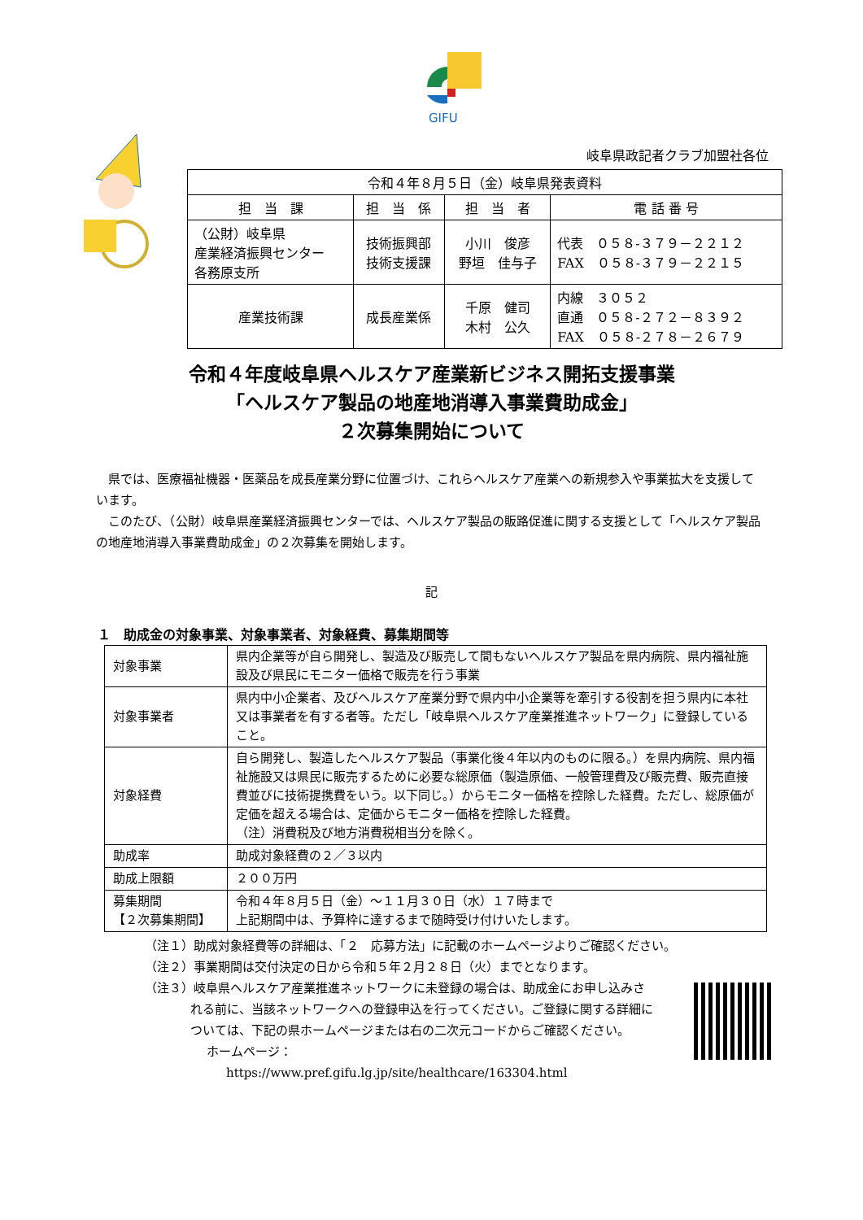GIFU
岐阜県政記者クラブ加盟社各位
| 令和４年８月５日（金）岐阜県発表資料 | | | |
| 担 当 課 | 担 当 係 | 担 当 者 | 電 話 番 号 |
| （公財）岐阜県 産業経済振興センター 各務原支所 | 技術振興部 技術支援課 | 小川 俊彦 野垣 佳与子 | 代表 ０５８-３７９－２２１２ FAX ０５８-３７９－２２１５ |
| 産業技術課 | 成長産業係 | 千原 健司 木村 公久 | 内線 ３０５２ 直通 ０５８-２７２－８３９２ FAX ０５８-２７８－２６７９ |
令和４年度岐阜県ヘルスケア産業新ビジネス開拓支援事業
「ヘルスケア製品の地産地消導入事業費助成金」
２次募集開始について
県では、医療福祉機器・医薬品を成長産業分野に位置づけ、これらヘルスケア産業への新規参入や事業拡大を支援しています。
このたび、（公財）岐阜県産業経済振興センターでは、ヘルスケア製品の販路促進に関する支援として「ヘルスケア製品の地産地消導入事業費助成金」の２次募集を開始します。
記
１　助成金の対象事業、対象事業者、対象経費、募集期間等
| 対象事業 | 県内企業等が自ら開発し、製造及び販売して間もないヘルスケア製品を県内病院、県内福祉施設及び県民にモニター価格で販売を行う事業 |
| 対象事業者 | 県内中小企業者、及びヘルスケア産業分野で県内中小企業等を牽引する役割を担う県内に本社又は事業者を有する者等。ただし「岐阜県ヘルスケア産業推進ネットワーク」に登録していること。 |
| 対象経費 | 自ら開発し、製造したヘルスケア製品（事業化後４年以内のものに限る。）を県内病院、県内福祉施設又は県民に販売するために必要な総原価（製造原価、一般管理費及び販売費、販売直接費並びに技術提携費をいう。以下同じ。）からモニター価格を控除した経費。ただし、総原価が定価を超える場合は、定価からモニター価格を控除した経費。 （注）消費税及び地方消費税相当分を除く。 |
| 助成率 | 助成対象経費の２／３以内 |
| 助成上限額 | ２００万円 |
| 募集期間 【２次募集期間】 | 令和４年８月５日（金）～１１月３０日（水）１７時まで 上記期間中は、予算枠に達するまで随時受け付けいたします。 |
（注１）助成対象経費等の詳細は、「２　応募方法」に記載のホームページよりご確認ください。
（注２）事業期間は交付決定の日から令和５年２月２８日（火）までとなります。
（注３）岐阜県ヘルスケア産業推進ネットワークに未登録の場合は、助成金にお申し込みされる前に、当該ネットワークへの登録申込を行ってください。ご登録に関する詳細については、下記の県ホームページまたは右の二次元コードからご確認ください。
ホームページ：
https://www.pref.gifu.lg.jp/site/healthcare/163304.html